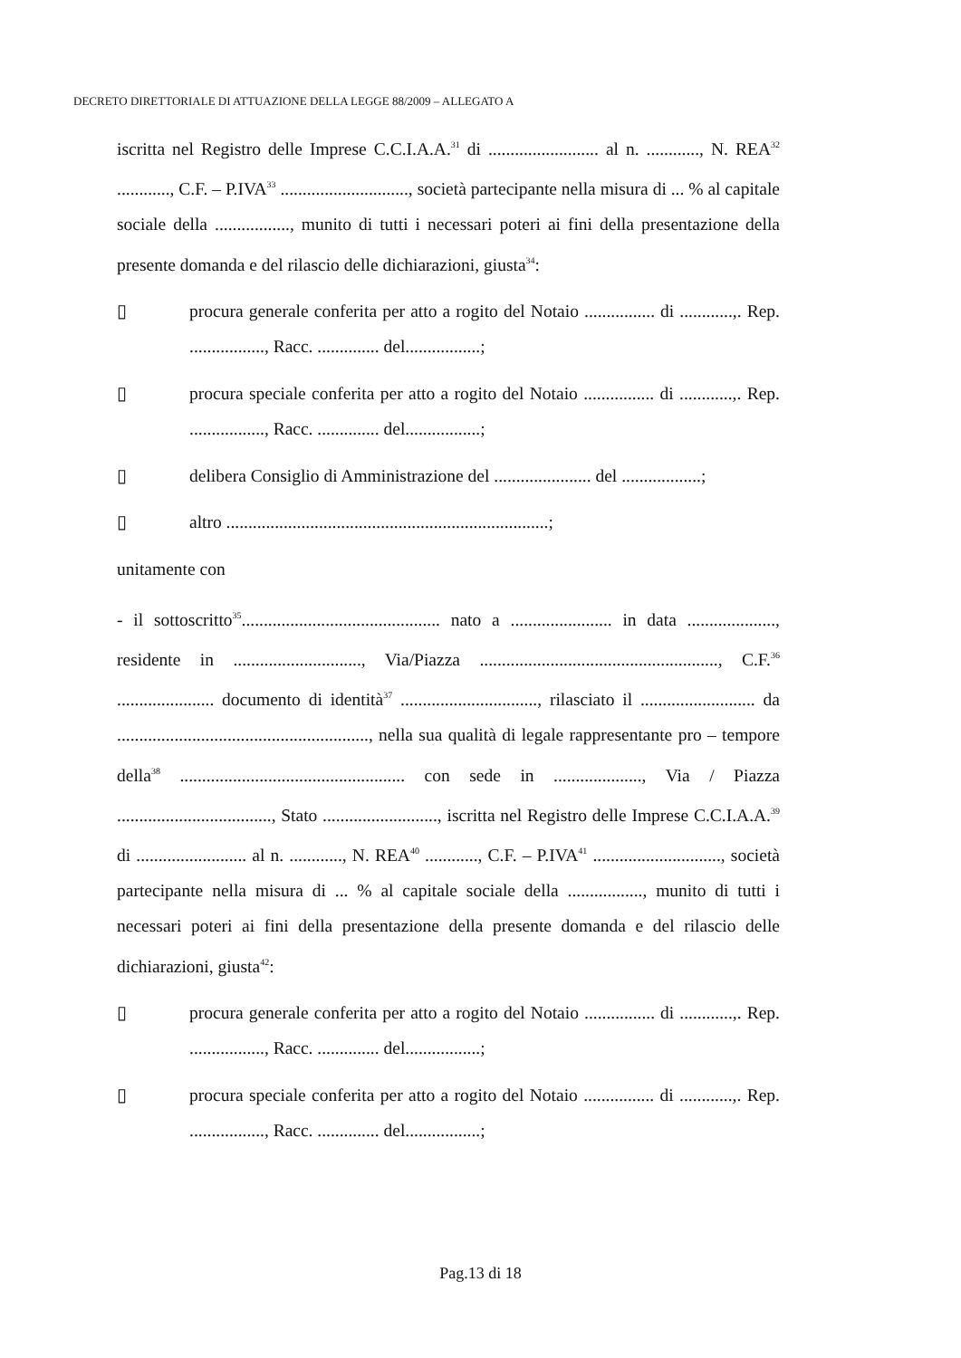DECRETO DIRETTORIALE DI ATTUAZIONE DELLA LEGGE 88/2009 – ALLEGATO A
iscritta nel Registro delle Imprese C.C.I.A.A.<sup>31</sup> di ......................... al n. ............, N. REA<sup>32</sup> ............, C.F. – P.IVA<sup>33</sup> ............................., società partecipante nella misura di ... % al capitale sociale della ................., munito di tutti i necessari poteri ai fini della presentazione della presente domanda e del rilascio delle dichiarazioni, giusta<sup>34</sup>:
▯ procura generale conferita per atto a rogito del Notaio ................ di ............,. Rep. ................., Racc. .............. del.................;
▯ procura speciale conferita per atto a rogito del Notaio ................ di ............,. Rep. ................., Racc. .............. del.................;
▯ delibera Consiglio di Amministrazione del ...................... del ..................;
▯ altro .........................................................................;
unitamente con
- il sottoscritto<sup>35</sup>............................................. nato a ....................... in data ...................., residente in ............................., Via/Piazza ......................................................, C.F.<sup>36</sup> ...................... documento di identità<sup>37</sup> ..............................., rilasciato il .......................... da ........................................................., nella sua qualità di legale rappresentante pro – tempore della<sup>38</sup> ................................................... con sede in ...................., Via / Piazza ..................................., Stato .........................., iscritta nel Registro delle Imprese C.C.I.A.A.<sup>39</sup> di ......................... al n. ............, N. REA<sup>40</sup> ............, C.F. – P.IVA<sup>41</sup> ............................., società partecipante nella misura di ... % al capitale sociale della ................., munito di tutti i necessari poteri ai fini della presentazione della presente domanda e del rilascio delle dichiarazioni, giusta<sup>42</sup>:
▯ procura generale conferita per atto a rogito del Notaio ................ di ............,. Rep. ................., Racc. .............. del.................;
▯ procura speciale conferita per atto a rogito del Notaio ................ di ............,. Rep. ................., Racc. .............. del.................;
Pag.13 di 18